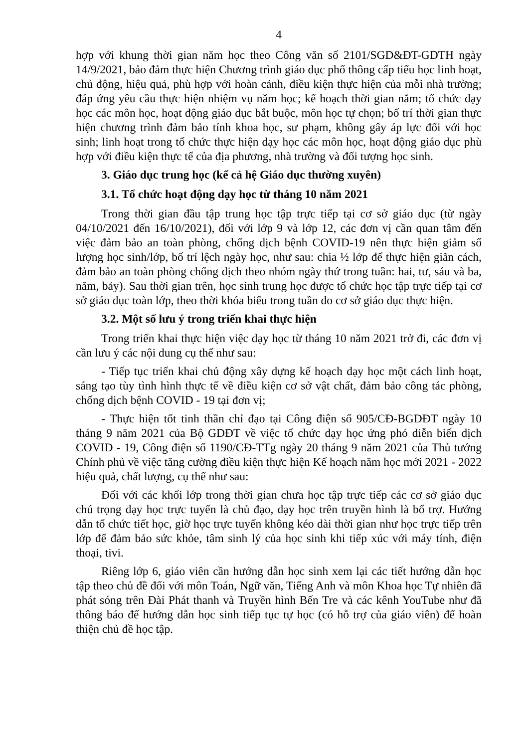4
hợp với khung thời gian năm học theo Công văn số 2101/SGD&ĐT-GDTH ngày 14/9/2021, bảo đảm thực hiện Chương trình giáo dục phổ thông cấp tiểu học linh hoạt, chủ động, hiệu quả, phù hợp với hoàn cảnh, điều kiện thực hiện của mỗi nhà trường; đáp ứng yêu cầu thực hiện nhiệm vụ năm học; kế hoạch thời gian năm; tổ chức dạy học các môn học, hoạt động giáo dục bắt buộc, môn học tự chọn; bố trí thời gian thực hiện chương trình đảm bảo tính khoa học, sư phạm, không gây áp lực đối với học sinh; linh hoạt trong tổ chức thực hiện dạy học các môn học, hoạt động giáo dục phù hợp với điều kiện thực tế của địa phương, nhà trường và đối tượng học sinh.
3. Giáo dục trung học (kể cả hệ Giáo dục thường xuyên)
3.1. Tổ chức hoạt động dạy học từ tháng 10 năm 2021
Trong thời gian đầu tập trung học tập trực tiếp tại cơ sở giáo dục (từ ngày 04/10/2021 đến 16/10/2021), đối với lớp 9 và lớp 12, các đơn vị cần quan tâm đến việc đảm bảo an toàn phòng, chống dịch bệnh COVID-19 nên thực hiện giảm số lượng học sinh/lớp, bố trí lệch ngày học, như sau: chia ½ lớp để thực hiện giãn cách, đảm bảo an toàn phòng chống dịch theo nhóm ngày thứ trong tuần: hai, tư, sáu và ba, năm, bảy). Sau thời gian trên, học sinh trung học được tổ chức học tập trực tiếp tại cơ sở giáo dục toàn lớp, theo thời khóa biểu trong tuần do cơ sở giáo dục thực hiện.
3.2. Một số lưu ý trong triển khai thực hiện
Trong triển khai thực hiện việc dạy học từ tháng 10 năm 2021 trở đi, các đơn vị cần lưu ý các nội dung cụ thể như sau:
- Tiếp tục triển khai chủ động xây dựng kế hoạch dạy học một cách linh hoạt, sáng tạo tùy tình hình thực tế về điều kiện cơ sở vật chất, đảm bảo công tác phòng, chống dịch bệnh COVID - 19 tại đơn vị;
- Thực hiện tốt tinh thần chỉ đạo tại Công điện số 905/CĐ-BGDĐT ngày 10 tháng 9 năm 2021 của Bộ GDĐT về việc tổ chức dạy học ứng phó diễn biến dịch COVID - 19, Công điện số 1190/CĐ-TTg ngày 20 tháng 9 năm 2021 của Thủ tướng Chính phủ về việc tăng cường điều kiện thực hiện Kế hoạch năm học mới 2021 - 2022 hiệu quả, chất lượng, cụ thể như sau:
Đối với các khối lớp trong thời gian chưa học tập trực tiếp các cơ sở giáo dục chú trọng dạy học trực tuyến là chủ đạo, dạy học trên truyền hình là bổ trợ. Hướng dẫn tổ chức tiết học, giờ học trực tuyến không kéo dài thời gian như học trực tiếp trên lớp để đảm bảo sức khỏe, tâm sinh lý của học sinh khi tiếp xúc với máy tính, điện thoại, tivi.
Riêng lớp 6, giáo viên cần hướng dẫn học sinh xem lại các tiết hướng dẫn học tập theo chủ đề đối với môn Toán, Ngữ văn, Tiếng Anh và môn Khoa học Tự nhiên đã phát sóng trên Đài Phát thanh và Truyền hình Bến Tre và các kênh YouTube như đã thông báo để hướng dẫn học sinh tiếp tục tự học (có hỗ trợ của giáo viên) để hoàn thiện chủ đề học tập.